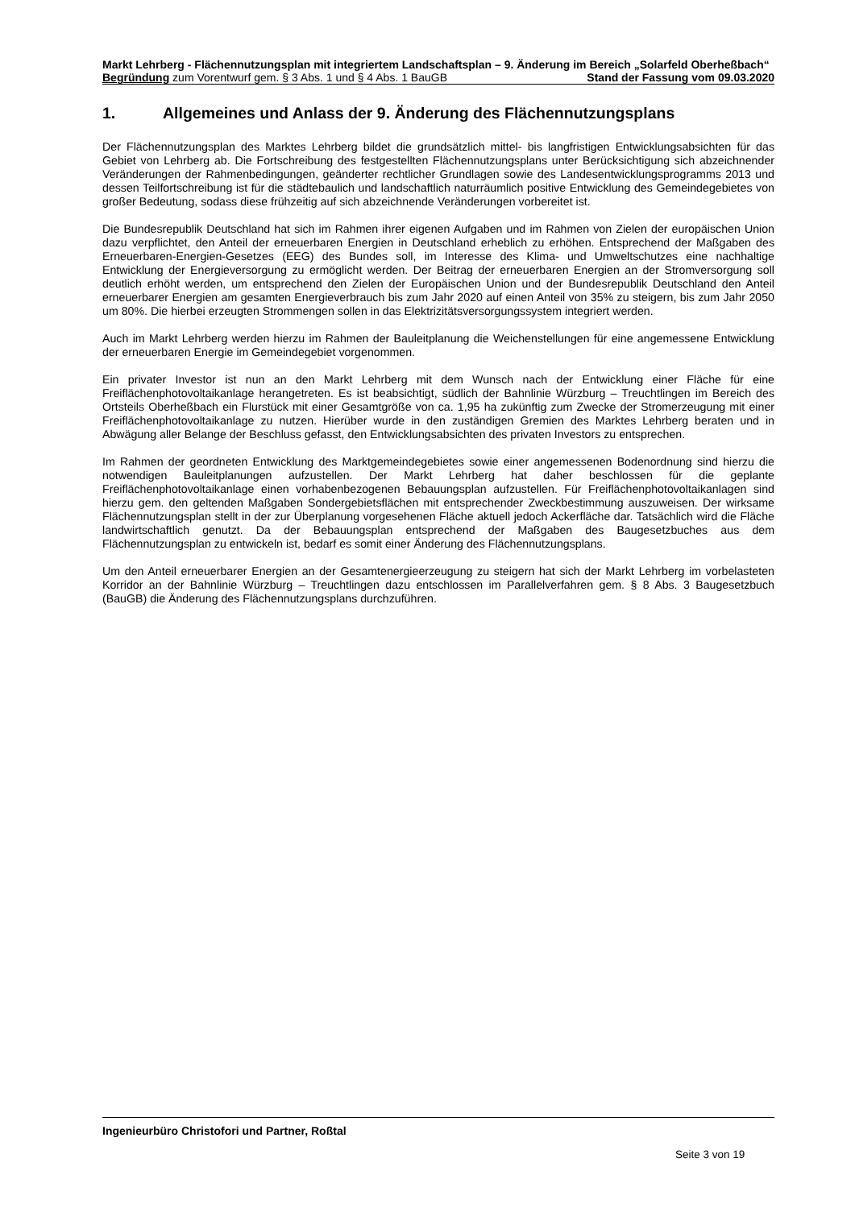Markt Lehrberg - Flächennutzungsplan mit integriertem Landschaftsplan – 9. Änderung im Bereich „Solarfeld Oberheßbach“
Begründung zum Vorentwurf gem. § 3 Abs. 1 und § 4 Abs. 1 BauGB Stand der Fassung vom 09.03.2020
1. Allgemeines und Anlass der 9. Änderung des Flächennutzungsplans
Der Flächennutzungsplan des Marktes Lehrberg bildet die grundsätzlich mittel- bis langfristigen Entwicklungsabsichten für das Gebiet von Lehrberg ab. Die Fortschreibung des festgestellten Flächennutzungsplans unter Berücksichtigung sich abzeichnender Veränderungen der Rahmenbedingungen, geänderter rechtlicher Grundlagen sowie des Landesentwicklungsprogramms 2013 und dessen Teilfortschreibung ist für die städtebaulich und landschaftlich naturräumlich positive Entwicklung des Gemeindegebietes von großer Bedeutung, sodass diese frühzeitig auf sich abzeichnende Veränderungen vorbereitet ist.
Die Bundesrepublik Deutschland hat sich im Rahmen ihrer eigenen Aufgaben und im Rahmen von Zielen der europäischen Union dazu verpflichtet, den Anteil der erneuerbaren Energien in Deutschland erheblich zu erhöhen. Entsprechend der Maßgaben des Erneuerbaren-Energien-Gesetzes (EEG) des Bundes soll, im Interesse des Klima- und Umweltschutzes eine nachhaltige Entwicklung der Energieversorgung zu ermöglicht werden. Der Beitrag der erneuerbaren Energien an der Stromversorgung soll deutlich erhöht werden, um entsprechend den Zielen der Europäischen Union und der Bundesrepublik Deutschland den Anteil erneuerbarer Energien am gesamten Energieverbrauch bis zum Jahr 2020 auf einen Anteil von 35% zu steigern, bis zum Jahr 2050 um 80%. Die hierbei erzeugten Strommengen sollen in das Elektrizitätsversorgungssystem integriert werden.
Auch im Markt Lehrberg werden hierzu im Rahmen der Bauleitplanung die Weichenstellungen für eine angemessene Entwicklung der erneuerbaren Energie im Gemeindegebiet vorgenommen.
Ein privater Investor ist nun an den Markt Lehrberg mit dem Wunsch nach der Entwicklung einer Fläche für eine Freiflächenphotovoltaikanlage herangetreten. Es ist beabsichtigt, südlich der Bahnlinie Würzburg – Treuchtlingen im Bereich des Ortsteils Oberheßbach ein Flurstück mit einer Gesamtgröße von ca. 1,95 ha zukünftig zum Zwecke der Stromerzeugung mit einer Freiflächenphotovoltaikanlage zu nutzen. Hierüber wurde in den zuständigen Gremien des Marktes Lehrberg beraten und in Abwägung aller Belange der Beschluss gefasst, den Entwicklungsabsichten des privaten Investors zu entsprechen.
Im Rahmen der geordneten Entwicklung des Marktgemeindegebietes sowie einer angemessenen Bodenordnung sind hierzu die notwendigen Bauleitplanungen aufzustellen. Der Markt Lehrberg hat daher beschlossen für die geplante Freiflächenphotovoltaikanlage einen vorhabenbezogenen Bebauungsplan aufzustellen. Für Freiflächenphotovoltaikanlagen sind hierzu gem. den geltenden Maßgaben Sondergebietsflächen mit entsprechender Zweckbestimmung auszuweisen. Der wirksame Flächennutzungsplan stellt in der zur Überplanung vorgesehenen Fläche aktuell jedoch Ackerfläche dar. Tatsächlich wird die Fläche landwirtschaftlich genutzt. Da der Bebauungsplan entsprechend der Maßgaben des Baugesetzbuches aus dem Flächennutzungsplan zu entwickeln ist, bedarf es somit einer Änderung des Flächennutzungsplans.
Um den Anteil erneuerbarer Energien an der Gesamtenergieerzeugung zu steigern hat sich der Markt Lehrberg im vorbelasteten Korridor an der Bahnlinie Würzburg – Treuchtlingen dazu entschlossen im Parallelverfahren gem. § 8 Abs. 3 Baugesetzbuch (BauGB) die Änderung des Flächennutzungsplans durchzuführen.
Ingenieurbüro Christofori und Partner, Roßtal
Seite 3 von 19